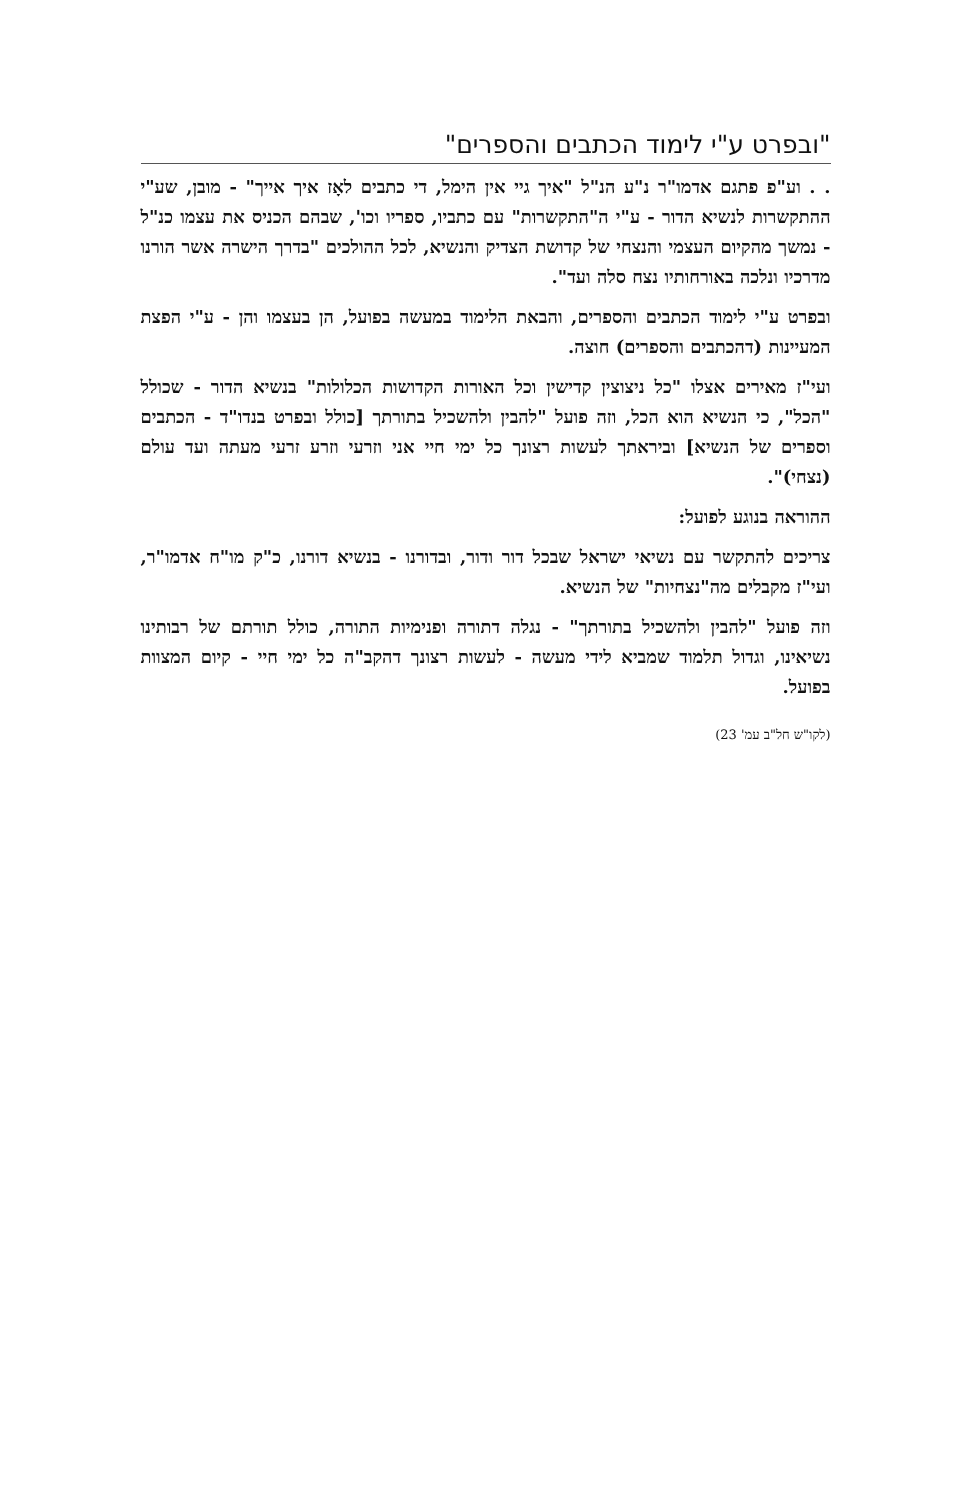"ובפרט ע"י לימוד הכתבים והספרים"
. . וע"פ פתגם אדמו"ר נ"ע הנ"ל "איך גיי אין הימל, די כתבים לאָז איך אייך" - מובן, שע"י ההתקשרות לנשיא הדור - ע"י ה"התקשרות" עם כתביו, ספריו וכו', שבהם הכניס את עצמו כנ"ל - נמשך מהקיום העצמי והנצחי של קדושת הצדיק והנשיא, לכל ההולכים "בדרך הישרה אשר הורנו מדרכיו ונלכה באורחותיו נצח סלה ועד".
ובפרט ע"י לימוד הכתבים והספרים, והבאת הלימוד במעשה בפועל, הן בעצמו והן - ע"י הפצת המעיינות (דהכתבים והספרים) חוצה.
ועי"ז מאירים אצלו "כל ניצוצין קדישין וכל האורות הקדושות הכלולות" בנשיא הדור - שכולל "הכל", כי הנשיא הוא הכל, וזה פועל "להבין ולהשכיל בתורתך [כולל ובפרט בנדו"ד - הכתבים וספרים של הנשיא] וביראתך לעשות רצונך כל ימי חיי אני וזרעי וזרע זרעי מעתה ועד עולם (נצחי)".
ההוראה בנוגע לפועל:
צריכים להתקשר עם נשיאי ישראל שבכל דור ודור, ובדורנו - בנשיא דורנו, כ"ק מו"ח אדמו"ר, ועי"ז מקבלים מה"נצחיות" של הנשיא.
וזה פועל "להבין ולהשכיל בתורתך" - נגלה דתורה ופנימיות התורה, כולל תורתם של רבותינו נשיאינו, וגדול תלמוד שמביא לידי מעשה - לעשות רצונך דהקב"ה כל ימי חיי - קיום המצוות בפועל.
(לקו"ש חל"ב עמ' 23)